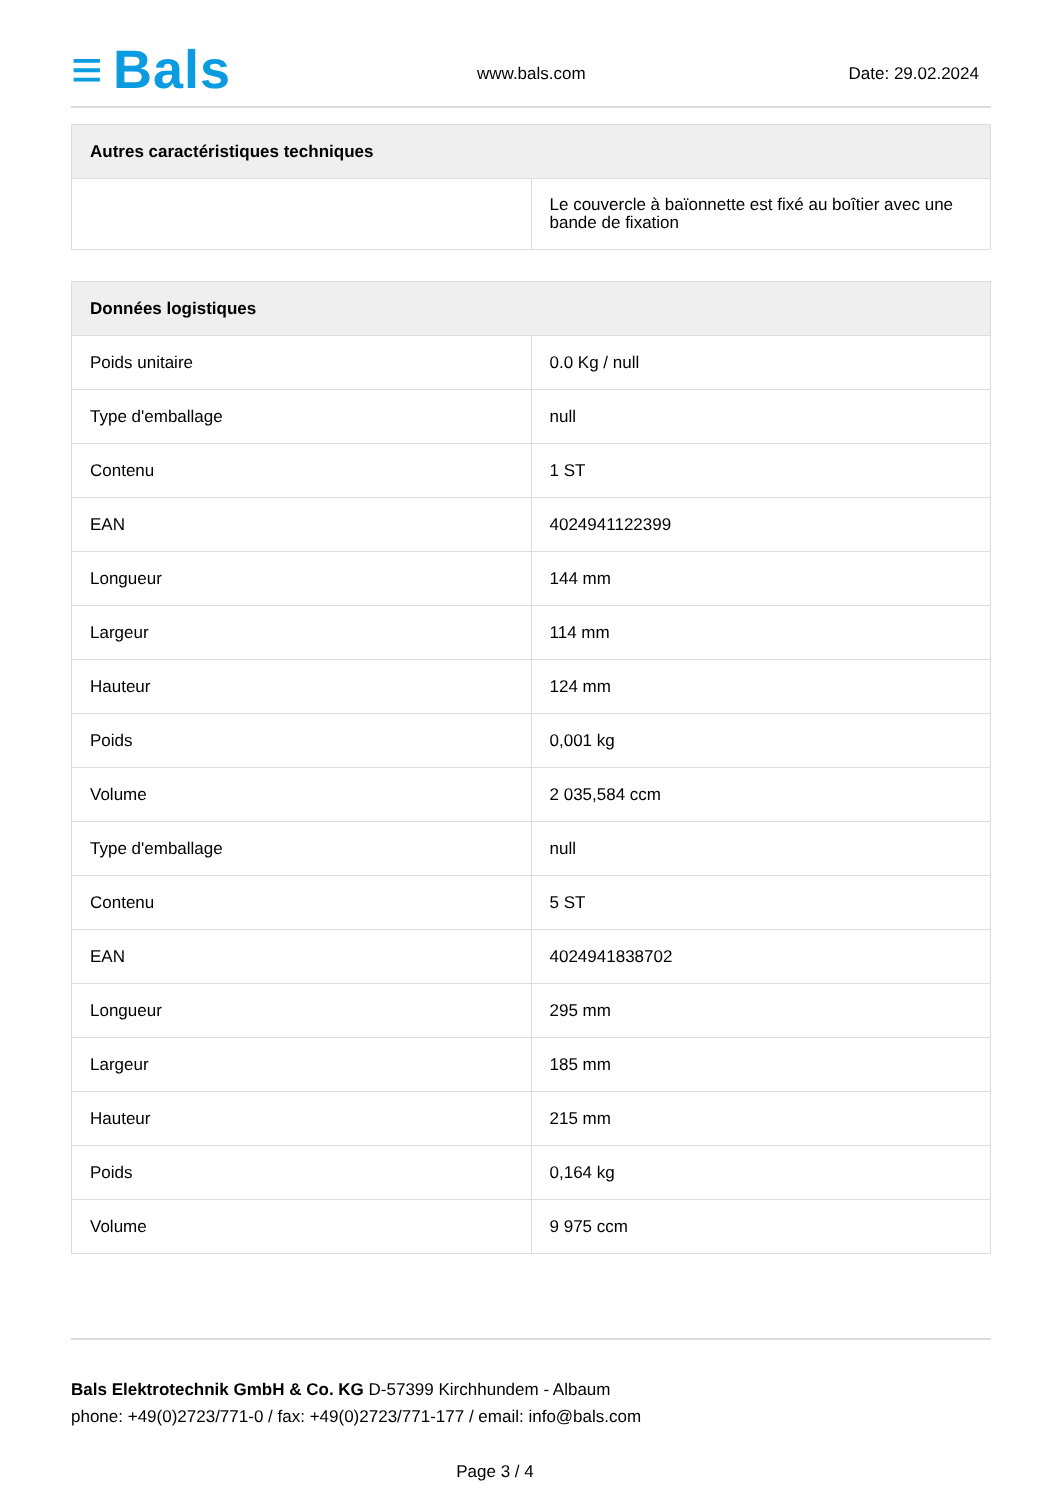≡ Bals www.bals.com Date: 29.02.2024
| Autres caractéristiques techniques | |
| --- | --- |
| | Le couvercle à baïonnette est fixé au boîtier avec une bande de fixation |
| Données logistiques | |
| --- | --- |
| Poids unitaire | 0.0 Kg / null |
| Type d'emballage | null |
| Contenu | 1 ST |
| EAN | 4024941122399 |
| Longueur | 144 mm |
| Largeur | 114 mm |
| Hauteur | 124 mm |
| Poids | 0,001 kg |
| Volume | 2 035,584 ccm |
| Type d'emballage | null |
| Contenu | 5 ST |
| EAN | 4024941838702 |
| Longueur | 295 mm |
| Largeur | 185 mm |
| Hauteur | 215 mm |
| Poids | 0,164 kg |
| Volume | 9 975 ccm |
Bals Elektrotechnik GmbH & Co. KG D-57399 Kirchhundem - Albaum
phone: +49(0)2723/771-0 / fax: +49(0)2723/771-177 / email: info@bals.com
Page 3 / 4